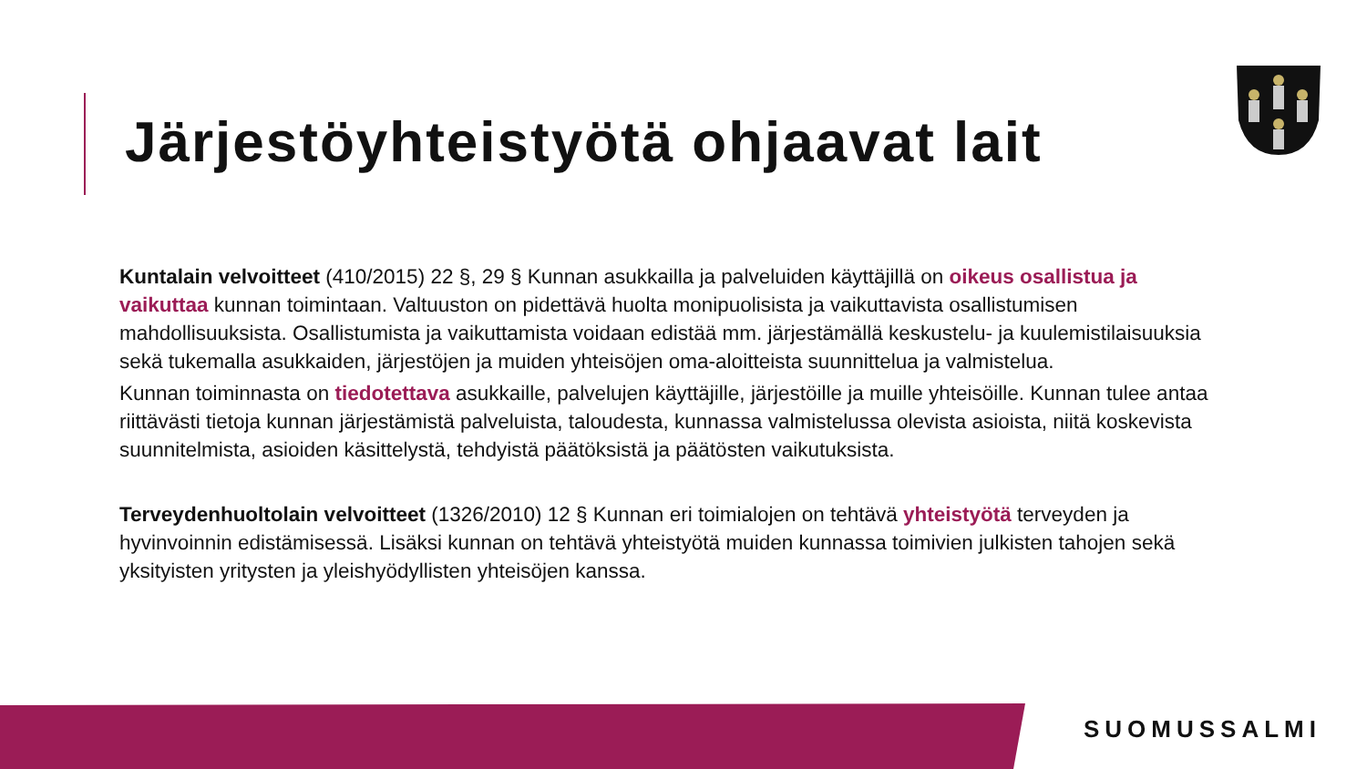Järjestöyhteistyötä ohjaavat lait
Kuntalain velvoitteet (410/2015) 22 §, 29 § Kunnan asukkailla ja palveluiden käyttäjillä on oikeus osallistua ja vaikuttaa kunnan toimintaan. Valtuuston on pidettävä huolta monipuolisista ja vaikuttavista osallistumisen mahdollisuuksista. Osallistumista ja vaikuttamista voidaan edistää mm. järjestämällä keskustelu- ja kuulemistilaisuuksia sekä tukemalla asukkaiden, järjestöjen ja muiden yhteisöjen oma-aloitteista suunnittelua ja valmistelua.
Kunnan toiminnasta on tiedotettava asukkaille, palvelujen käyttäjille, järjestöille ja muille yhteisöille. Kunnan tulee antaa riittävästi tietoja kunnan järjestämistä palveluista, taloudesta, kunnassa valmistelussa olevista asioista, niitä koskevista suunnitelmista, asioiden käsittelystä, tehdyistä päätöksistä ja päätösten vaikutuksista.
Terveydenhuoltolain velvoitteet (1326/2010) 12 § Kunnan eri toimialojen on tehtävä yhteistyötä terveyden ja hyvinvoinnin edistämisessä. Lisäksi kunnan on tehtävä yhteistyötä muiden kunnassa toimivien julkisten tahojen sekä yksityisten yritysten ja yleishyödyllisten yhteisöjen kanssa.
SUOMUSSALMI